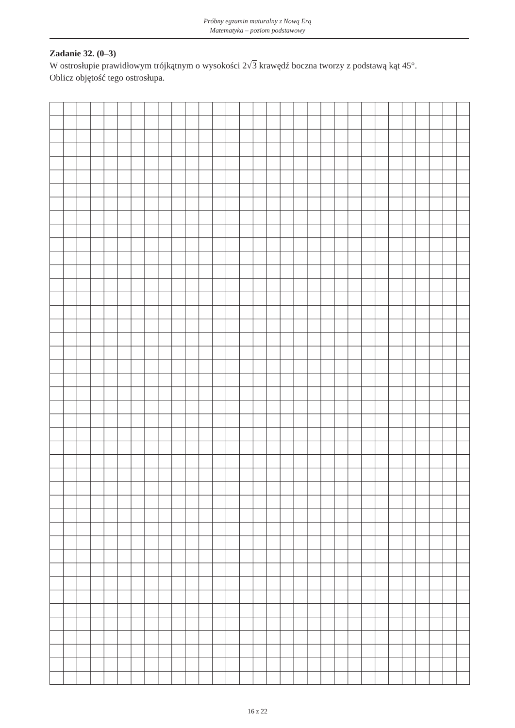Próbny egzamin maturalny z Nową Erą
Matematyka – poziom podstawowy
Zadanie 32. (0–3)
W ostrosłupie prawidłowym trójkątnym o wysokości 2√3 krawędź boczna tworzy z podstawą kąt 45°.
Oblicz objętość tego ostrosłupa.
16 z 22